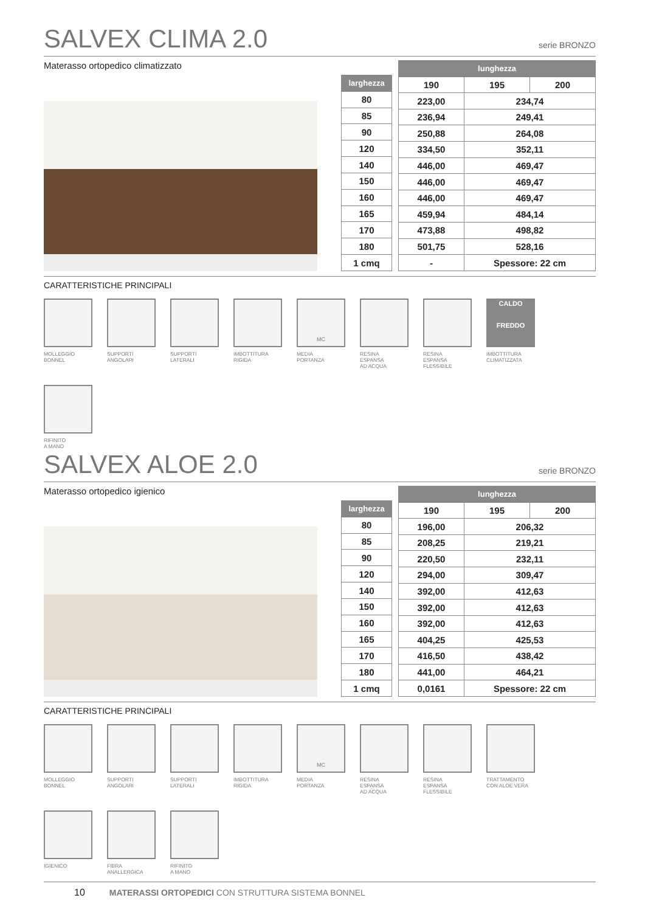SALVEX CLIMA 2.0 serie BRONZO
Materasso ortopedico climatizzato
| larghezza |
| --- |
| 80 |
| 85 |
| 90 |
| 120 |
| 140 |
| 150 |
| 160 |
| 165 |
| 170 |
| 180 |
| 1 cmq |
| lunghezza | | |
| --- | --- | --- |
| 190 | 195 | 200 |
| 223,00 | 234,74 | |
| 236,94 | 249,41 | |
| 250,88 | 264,08 | |
| 334,50 | 352,11 | |
| 446,00 | 469,47 | |
| 446,00 | 469,47 | |
| 446,00 | 469,47 | |
| 459,94 | 484,14 | |
| 473,88 | 498,82 | |
| 501,75 | 528,16 | |
| - | Spessore: 22 cm | |
CARATTERISTICHE PRINCIPALI
MOLLEGGIO
BONNEL
SUPPORTI
ANGOLARI
SUPPORTI
LATERALI
IMBOTTITURA
RIGIDA
MC
MEDIA
PORTANZA
RESINA
ESPANSA
AD ACQUA
RESINA
ESPANSA
FLESSIBILE
CALDO
FREDDO
IMBOTTITURA
CLIMATIZZATA
RIFINITO
A MANO
SALVEX ALOE 2.0 serie BRONZO
Materasso ortopedico igienico
| larghezza |
| --- |
| 80 |
| 85 |
| 90 |
| 120 |
| 140 |
| 150 |
| 160 |
| 165 |
| 170 |
| 180 |
| 1 cmq |
| lunghezza | | |
| --- | --- | --- |
| 190 | 195 | 200 |
| 196,00 | 206,32 | |
| 208,25 | 219,21 | |
| 220,50 | 232,11 | |
| 294,00 | 309,47 | |
| 392,00 | 412,63 | |
| 392,00 | 412,63 | |
| 392,00 | 412,63 | |
| 404,25 | 425,53 | |
| 416,50 | 438,42 | |
| 441,00 | 464,21 | |
| 0,0161 | Spessore: 22 cm | |
CARATTERISTICHE PRINCIPALI
MOLLEGGIO
BONNEL
SUPPORTI
ANGOLARI
SUPPORTI
LATERALI
IMBOTTITURA
RIGIDA
MC
MEDIA
PORTANZA
RESINA
ESPANSA
AD ACQUA
RESINA
ESPANSA
FLESSIBILE
TRATTAMENTO
CON ALOE VERA
IGIENICO
FIBRA
ANALLERGICA
RIFINITO
A MANO
10 MATERASSI ORTOPEDICI CON STRUTTURA SISTEMA BONNEL